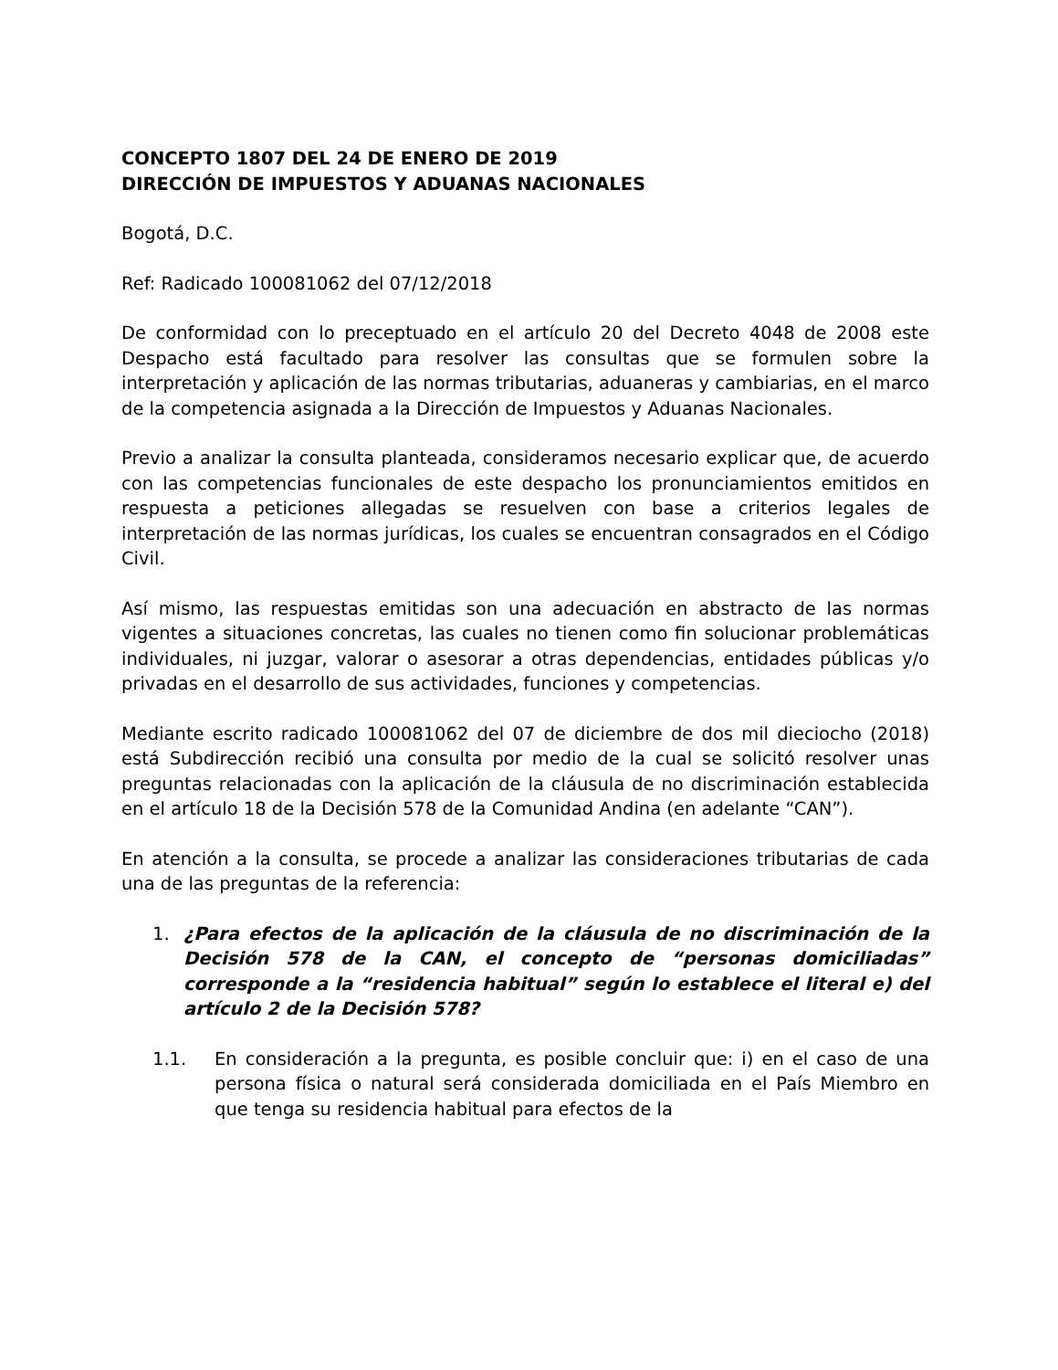CONCEPTO 1807 DEL 24 DE ENERO DE 2019
DIRECCIÓN DE IMPUESTOS Y ADUANAS NACIONALES
Bogotá, D.C.
Ref: Radicado 100081062 del 07/12/2018
De conformidad con lo preceptuado en el artículo 20 del Decreto 4048 de 2008 este Despacho está facultado para resolver las consultas que se formulen sobre la interpretación y aplicación de las normas tributarias, aduaneras y cambiarias, en el marco de la competencia asignada a la Dirección de Impuestos y Aduanas Nacionales.
Previo a analizar la consulta planteada, consideramos necesario explicar que, de acuerdo con las competencias funcionales de este despacho los pronunciamientos emitidos en respuesta a peticiones allegadas se resuelven con base a criterios legales de interpretación de las normas jurídicas, los cuales se encuentran consagrados en el Código Civil.
Así mismo, las respuestas emitidas son una adecuación en abstracto de las normas vigentes a situaciones concretas, las cuales no tienen como fin solucionar problemáticas individuales, ni juzgar, valorar o asesorar a otras dependencias, entidades públicas y/o privadas en el desarrollo de sus actividades, funciones y competencias.
Mediante escrito radicado 100081062 del 07 de diciembre de dos mil dieciocho (2018) está Subdirección recibió una consulta por medio de la cual se solicitó resolver unas preguntas relacionadas con la aplicación de la cláusula de no discriminación establecida en el artículo 18 de la Decisión 578 de la Comunidad Andina (en adelante “CAN”).
En atención a la consulta, se procede a analizar las consideraciones tributarias de cada una de las preguntas de la referencia:
1. ¿Para efectos de la aplicación de la cláusula de no discriminación de la Decisión 578 de la CAN, el concepto de “personas domiciliadas” corresponde a la “residencia habitual” según lo establece el literal e) del artículo 2 de la Decisión 578?
1.1. En consideración a la pregunta, es posible concluir que: i) en el caso de una persona física o natural será considerada domiciliada en el País Miembro en que tenga su residencia habitual para efectos de la